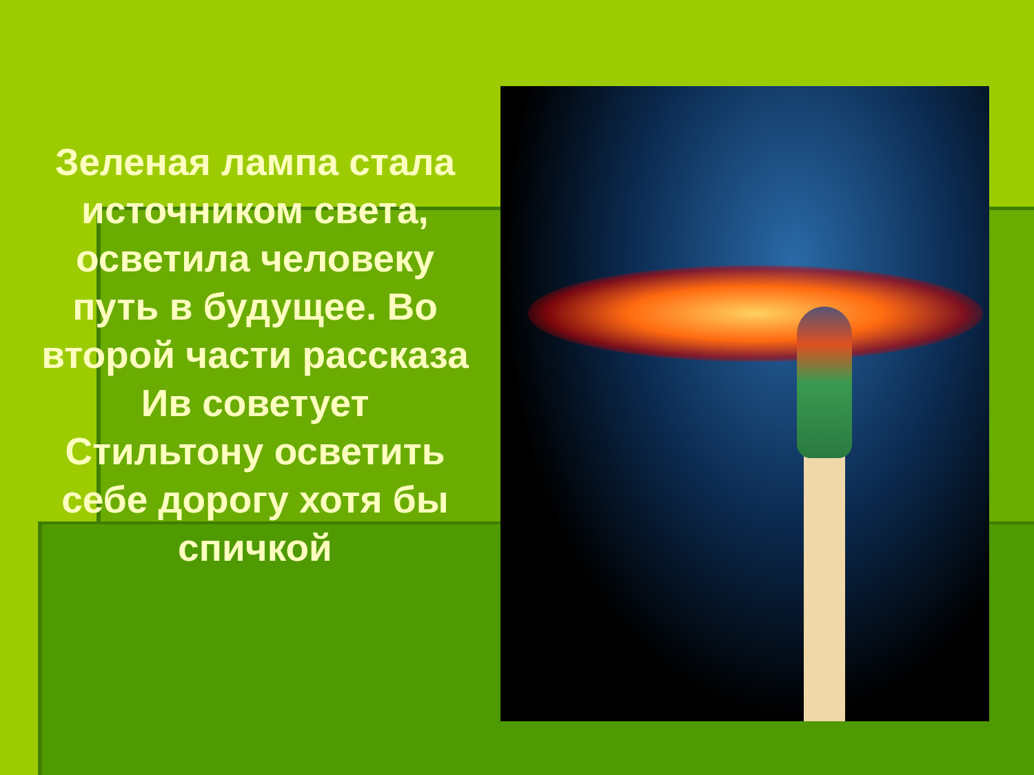Зеленая лампа стала источником света, осветила человеку путь в будущее. Во второй части рассказа Ив советует Стильтону осветить себе дорогу хотя бы спичкой